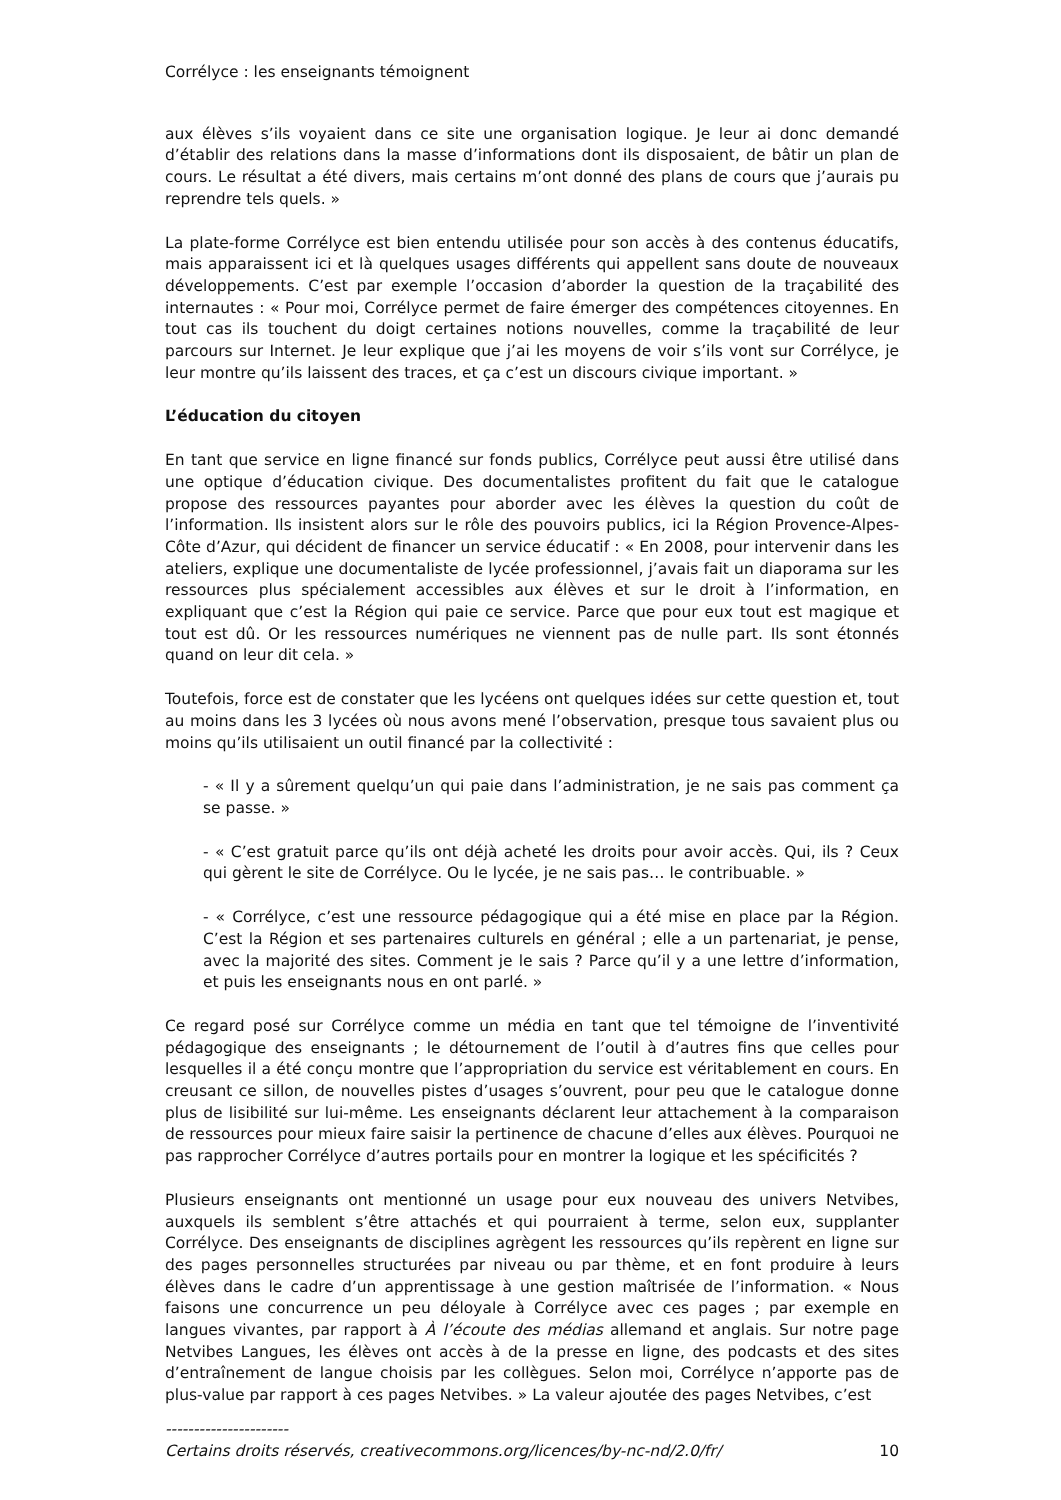Corrélyce : les enseignants témoignent
aux élèves s’ils voyaient dans ce site une organisation logique. Je leur ai donc demandé d’établir des relations dans la masse d’informations dont ils disposaient, de bâtir un plan de cours. Le résultat a été divers, mais certains m’ont donné des plans de cours que j’aurais pu reprendre tels quels. »
La plate-forme Corrélyce est bien entendu utilisée pour son accès à des contenus éducatifs, mais apparaissent ici et là quelques usages différents qui appellent sans doute de nouveaux développements. C’est par exemple l’occasion d’aborder la question de la traçabilité des internautes : « Pour moi, Corrélyce permet de faire émerger des compétences citoyennes. En tout cas ils touchent du doigt certaines notions nouvelles, comme la traçabilité de leur parcours sur Internet. Je leur explique que j’ai les moyens de voir s’ils vont sur Corrélyce, je leur montre qu’ils laissent des traces, et ça c’est un discours civique important. »
L’éducation du citoyen
En tant que service en ligne financé sur fonds publics, Corrélyce peut aussi être utilisé dans une optique d’éducation civique. Des documentalistes profitent du fait que le catalogue propose des ressources payantes pour aborder avec les élèves la question du coût de l’information. Ils insistent alors sur le rôle des pouvoirs publics, ici la Région Provence-Alpes-Côte d’Azur, qui décident de financer un service éducatif : « En 2008, pour intervenir dans les ateliers, explique une documentaliste de lycée professionnel, j’avais fait un diaporama sur les ressources plus spécialement accessibles aux élèves et sur le droit à l’information, en expliquant que c’est la Région qui paie ce service. Parce que pour eux tout est magique et tout est dû. Or les ressources numériques ne viennent pas de nulle part. Ils sont étonnés quand on leur dit cela. »
Toutefois, force est de constater que les lycéens ont quelques idées sur cette question et, tout au moins dans les 3 lycées où nous avons mené l’observation, presque tous savaient plus ou moins qu’ils utilisaient un outil financé par la collectivité :
- « Il y a sûrement quelqu’un qui paie dans l’administration, je ne sais pas comment ça se passe. »
- « C’est gratuit parce qu’ils ont déjà acheté les droits pour avoir accès. Qui, ils ? Ceux qui gèrent le site de Corrélyce. Ou le lycée, je ne sais pas… le contribuable. »
- « Corrélyce, c’est une ressource pédagogique qui a été mise en place par la Région. C’est la Région et ses partenaires culturels en général ; elle a un partenariat, je pense, avec la majorité des sites. Comment je le sais ? Parce qu’il y a une lettre d’information, et puis les enseignants nous en ont parlé. »
Ce regard posé sur Corrélyce comme un média en tant que tel témoigne de l’inventivité pédagogique des enseignants ; le détournement de l’outil à d’autres fins que celles pour lesquelles il a été conçu montre que l’appropriation du service est véritablement en cours. En creusant ce sillon, de nouvelles pistes d’usages s’ouvrent, pour peu que le catalogue donne plus de lisibilité sur lui-même. Les enseignants déclarent leur attachement à la comparaison de ressources pour mieux faire saisir la pertinence de chacune d’elles aux élèves. Pourquoi ne pas rapprocher Corrélyce d’autres portails pour en montrer la logique et les spécificités ?
Plusieurs enseignants ont mentionné un usage pour eux nouveau des univers Netvibes, auxquels ils semblent s’être attachés et qui pourraient à terme, selon eux, supplanter Corrélyce. Des enseignants de disciplines agrègent les ressources qu’ils repèrent en ligne sur des pages personnelles structurées par niveau ou par thème, et en font produire à leurs élèves dans le cadre d’un apprentissage à une gestion maîtrisée de l’information. « Nous faisons une concurrence un peu déloyale à Corrélyce avec ces pages ; par exemple en langues vivantes, par rapport à À l’écoute des médias allemand et anglais. Sur notre page Netvibes Langues, les élèves ont accès à de la presse en ligne, des podcasts et des sites d’entraînement de langue choisis par les collègues. Selon moi, Corrélyce n’apporte pas de plus-value par rapport à ces pages Netvibes. » La valeur ajoutée des pages Netvibes, c’est
----------------------
Certains droits réservés, creativecommons.org/licences/by-nc-nd/2.0/fr/ 10